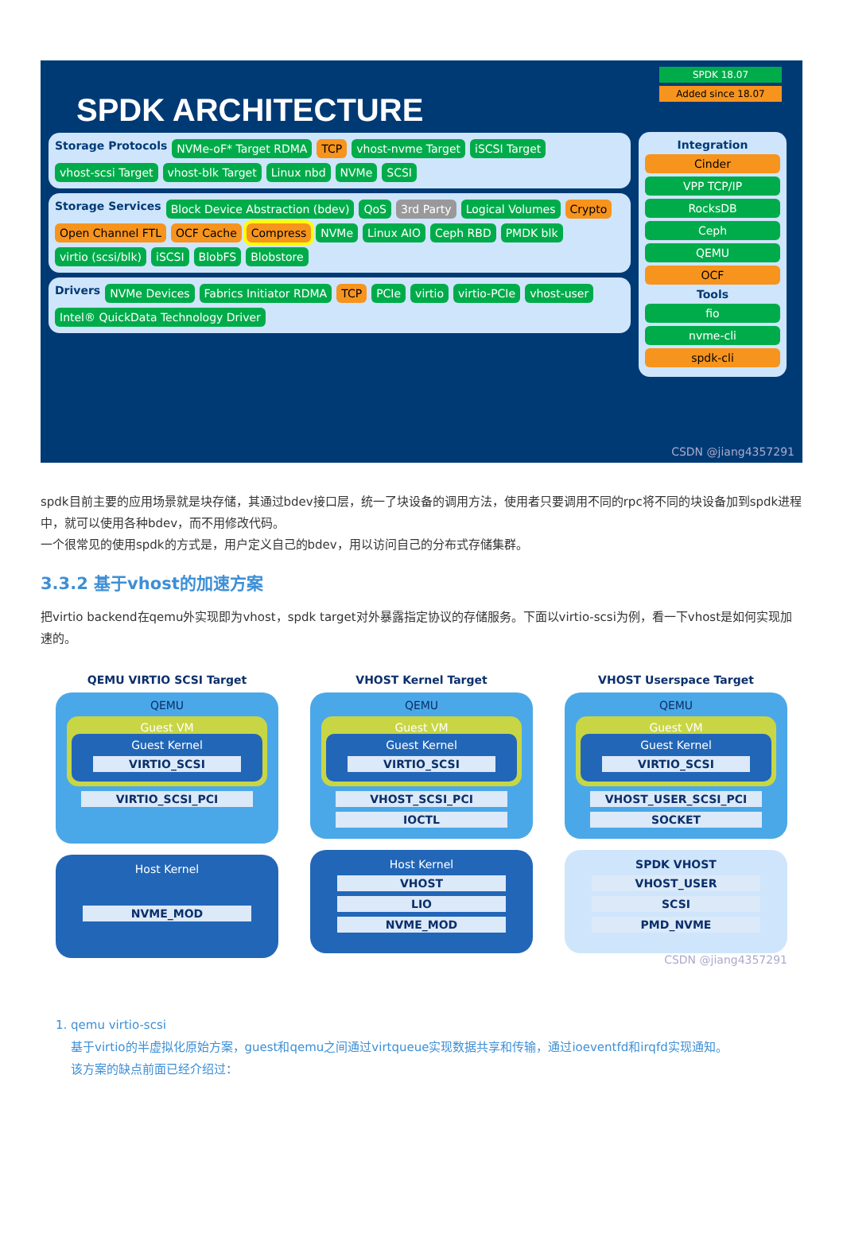SPDK ARCHITECTURE
SPDK 18.07
Added since 18.07
Storage Protocols NVMe-oF* Target RDMA TCP vhost-nvme Target iSCSI Target vhost-scsi Target vhost-blk Target Linux nbd NVMe SCSI
Storage Services Block Device Abstraction (bdev) QoS 3rd Party Logical Volumes Crypto Open Channel FTL OCF Cache Compress NVMe Linux AIO Ceph RBD PMDK blk virtio (scsi/blk) iSCSI BlobFS Blobstore
Drivers NVMe Devices Fabrics Initiator RDMA TCP PCIe virtio virtio-PCIe vhost-user Intel® QuickData Technology Driver
Integration
Cinder
VPP TCP/IP
RocksDB
Ceph
QEMU
OCF
Tools
fio
nvme-cli
spdk-cli
CSDN @jiang4357291
spdk目前主要的应用场景就是块存储，其通过bdev接口层，统一了块设备的调用方法，使用者只要调用不同的rpc将不同的块设备加到spdk进程中，就可以使用各种bdev，而不用修改代码。
一个很常见的使用spdk的方式是，用户定义自己的bdev，用以访问自己的分布式存储集群。
3.3.2 基于vhost的加速方案
把virtio backend在qemu外实现即为vhost，spdk target对外暴露指定协议的存储服务。下面以virtio-scsi为例，看一下vhost是如何实现加速的。
QEMU VIRTIO SCSI Target
QEMU
Guest VM
Guest Kernel
VIRTIO_SCSI
VIRTIO_SCSI_PCI
Host Kernel
NVME_MOD
VHOST Kernel Target
QEMU
Guest VM
Guest Kernel
VIRTIO_SCSI
VHOST_SCSI_PCI
IOCTL
Host Kernel
VHOST
LIO
NVME_MOD
VHOST Userspace Target
QEMU
Guest VM
Guest Kernel
VIRTIO_SCSI
VHOST_USER_SCSI_PCI
SOCKET
SPDK VHOST
VHOST_USER
SCSI
PMD_NVME
CSDN @jiang4357291
1. qemu virtio-scsi
基于virtio的半虚拟化原始方案，guest和qemu之间通过virtqueue实现数据共享和传输，通过ioeventfd和irqfd实现通知。
该方案的缺点前面已经介绍过：